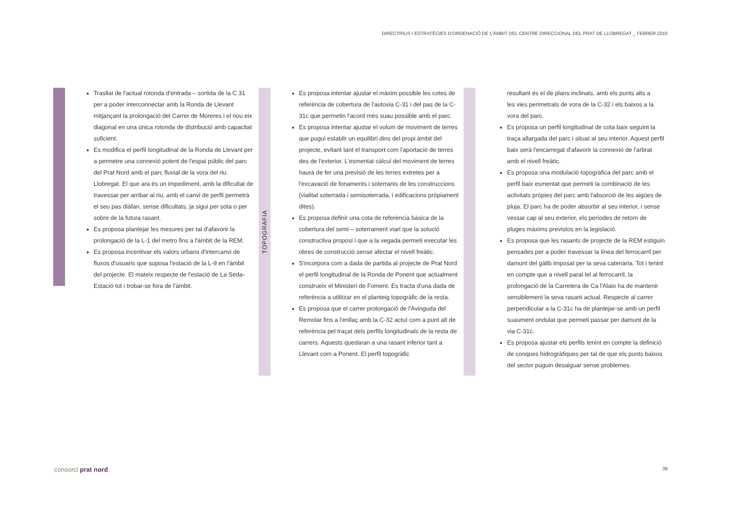DIRECTRIUS I ESTRATÈGIES D'ORDENACIÓ DE L'ÀMBIT DEL CENTRE DIRECCIONAL DEL PRAT DE LLOBREGAT _ FEBRER 2010
Trasllat de l'actual rotonda d'entrada – sortida de la C 31 per a poder interconnectar amb la Ronda de Llevant mitjançant la prolongació del Carrer de Moreres i el nou eix diagonal en una única rotonda de distribució amb capacitat suficient.
Es modifica el perfil longitudinal de la Ronda de Llevant per a permetre una connexió potent de l'espai públic del parc del Prat Nord amb el parc fluvial de la vora del riu Llobregat. El que ara és un impediment, amb la dificultat de travessar per arribar al riu, amb el canvi de perfil permetrà el seu pas diàfan, sense dificultats, ja sigui per sota o per sobre de la futura rasant.
Es proposa plantejar les mesures per tal d'afavorir la prolongació de la L-1 del metro fins a l'àmbit de la REM.
Es proposa incentivar els valors urbans d'intercanvi de fluxos d'usuaris que suposa l'estació de la L-9 en l'àmbit del projecte. El mateix respecte de l'estació de La Seda-Estació tot i trobar-se fora de l'àmbit.
TOPOGRAFIA
Es proposa intentar ajustar el màxim possible les cotes de referència de cobertura de l'autovia C-31 i del pas de la C-31c que permetin l'acord més suau possible amb el parc.
Es proposa intentar ajustar el volum de moviment de terres que pugui establir un equilibri dins del propi àmbit del projecte, evitant tant el transport com l'aportació de terres des de l'exterior. L'esmentat càlcul del moviment de terres haurà de fer una previsió de les terres extretes per a l'excavació de fonaments i soterranis de les construccions (vialitat soterrada i semisoterrada, i edificacions pròpiament dites).
Es proposa definir una cota de referència bàsica de la cobertura del semi – soterrament viari que la solució constructiva proposi i que a la vegada permeti executar les obres de construcció sense afectar el nivell freàtic.
S'incorpora com a dada de partida al projecte de Prat Nord el perfil longitudinal de la Ronda de Ponent que actualment construeix el Ministeri de Foment. Es tracta d'una dada de referència a utilitzar en el planteig topogràfic de la resta.
Es proposa que el carrer prolongació de l'Avinguda del Remolar fins a l'enllaç amb la C-32 actuï com a punt alt de referència pel traçat dels perfils longitudinals de la resta de carrers. Aquests quedaran a una rasant inferior tant a Llevant com a Ponent. El perfil topogràfic
resultant és el de plans inclinats, amb els punts alts a les vies perimetrals de vora de la C-32 i els baixos a la vora del parc.
Es proposa un perfil longitudinal de cota baix seguint la traça allargada del parc i situat al seu interior. Aquest perfil baix serà l'encarregat d'afavorir la connexió de l'arbrat amb el nivell freàtic.
Es proposa una modulació topogràfica del parc amb el perfil baix esmentat que permeti la combinació de les activitats pròpies del parc amb l'absorció de les aigües de pluja. El parc ha de poder absorbir al seu interior, i sense vessar cap al seu exterior, els períodes de retorn de pluges màxims previstos en la legislació.
Es proposa que les rasants de projecte de la REM estiguin pensades per a poder travessar la línea del ferrocarril per damunt del gàlib imposat per la seva catenària. Tot i tenint en compte que a nivell paral·lel al ferrocarril, la prolongació de la Carretera de Ca l'Alaio ha de mantenir sensiblement la seva rasant actual. Respecte al carrer perpendicular a la C-31c ha de plantejar-se amb un perfil suaument ondulat que permeti passar per damunt de la via C-31c.
Es proposa ajustar els perfils tenint en compte la definició de conques hidrogràfiques per tal de que els punts baixos del sector puguin desaiguar sense problemes.
consorci prat nord 39